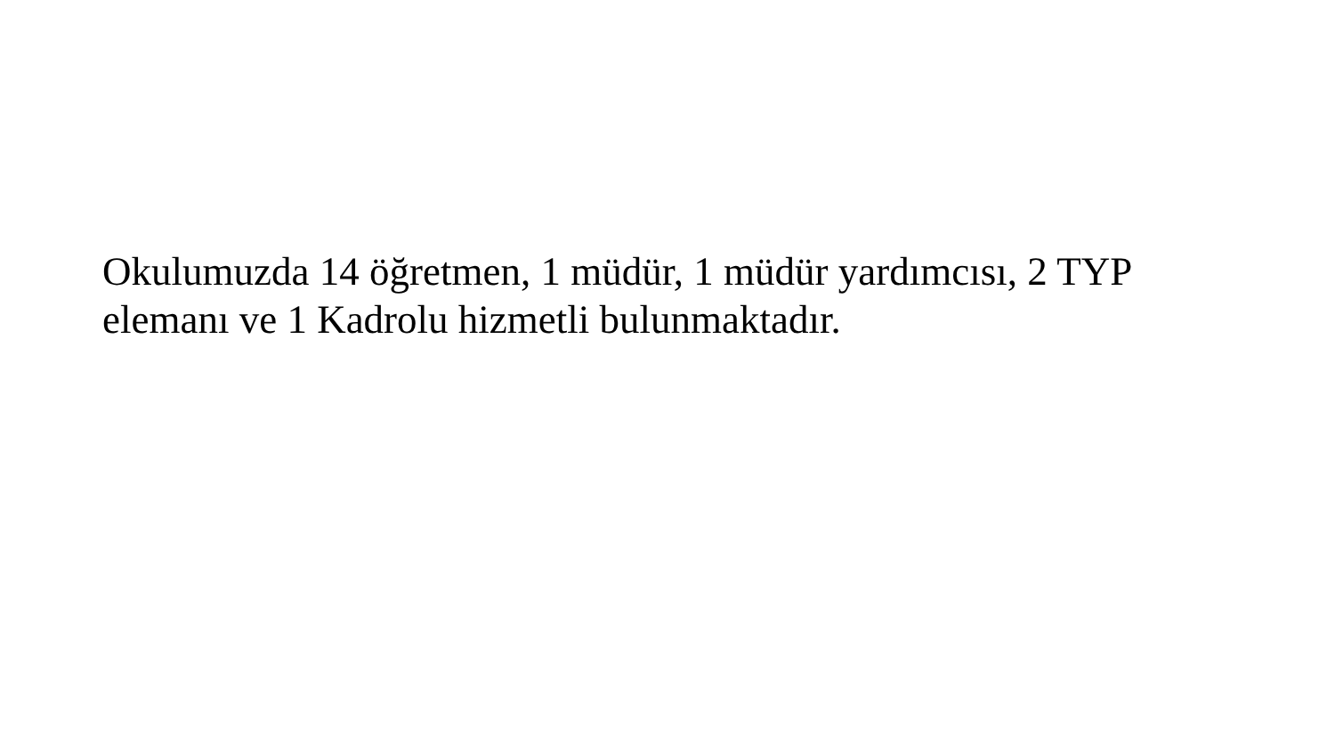Okulumuzda 14 öğretmen, 1 müdür, 1 müdür yardımcısı, 2 TYP elemanı ve 1 Kadrolu hizmetli bulunmaktadır.